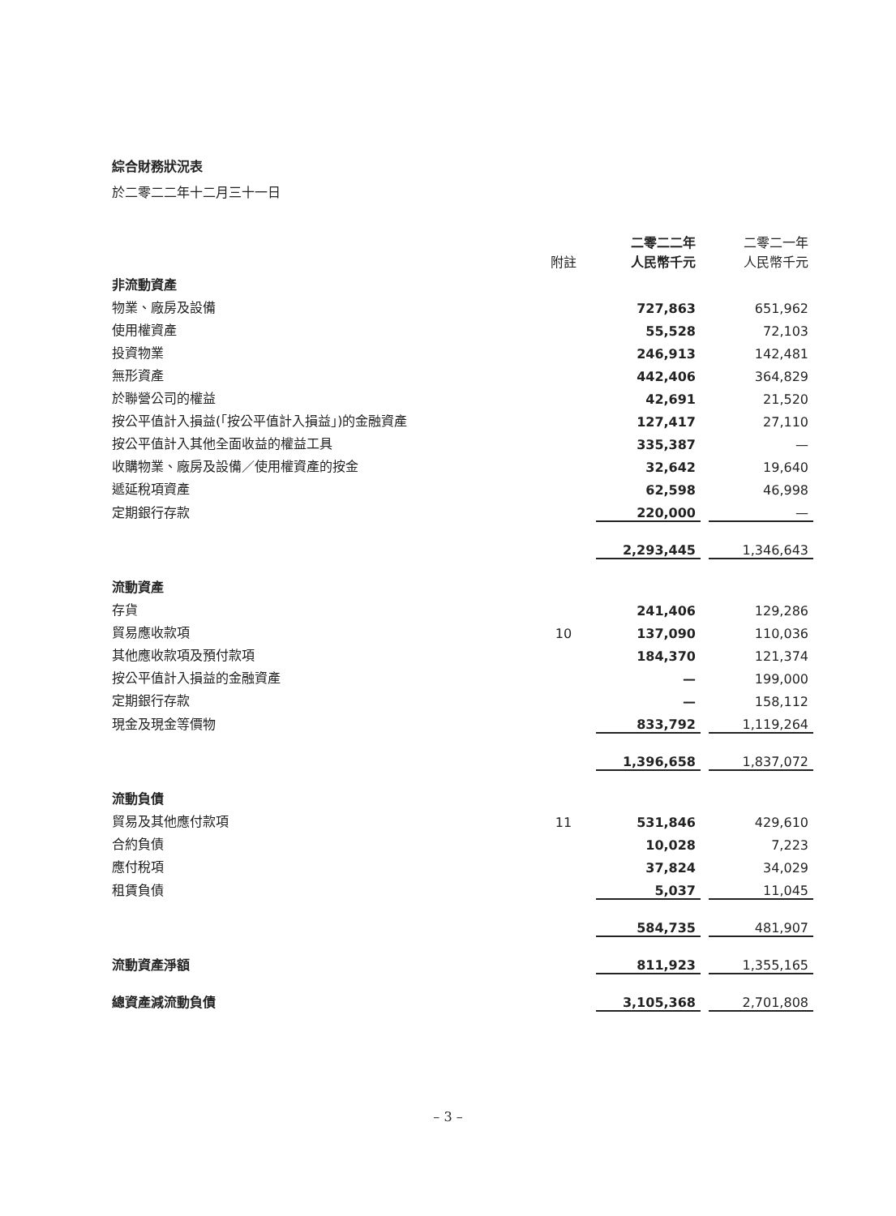綜合財務狀況表
於二零二二年十二月三十一日
| | 附註 | 二零二二年 人民幣千元 | | 二零二一年 人民幣千元 |
| 非流動資產 | | | | |
| 物業、廠房及設備 | | 727,863 | | 651,962 |
| 使用權資產 | | 55,528 | | 72,103 |
| 投資物業 | | 246,913 | | 142,481 |
| 無形資產 | | 442,406 | | 364,829 |
| 於聯營公司的權益 | | 42,691 | | 21,520 |
| 按公平值計入損益(「按公平值計入損益」)的金融資產 | | 127,417 | | 27,110 |
| 按公平值計入其他全面收益的權益工具 | | 335,387 | | — |
| 收購物業、廠房及設備／使用權資產的按金 | | 32,642 | | 19,640 |
| 遞延稅項資產 | | 62,598 | | 46,998 |
| 定期銀行存款 | | 220,000 | | — |
| | | 2,293,445 | | 1,346,643 |
| 流動資產 | | | | |
| 存貨 | | 241,406 | | 129,286 |
| 貿易應收款項 | 10 | 137,090 | | 110,036 |
| 其他應收款項及預付款項 | | 184,370 | | 121,374 |
| 按公平值計入損益的金融資產 | | — | | 199,000 |
| 定期銀行存款 | | — | | 158,112 |
| 現金及現金等價物 | | 833,792 | | 1,119,264 |
| | | 1,396,658 | | 1,837,072 |
| 流動負債 | | | | |
| 貿易及其他應付款項 | 11 | 531,846 | | 429,610 |
| 合約負債 | | 10,028 | | 7,223 |
| 應付稅項 | | 37,824 | | 34,029 |
| 租賃負債 | | 5,037 | | 11,045 |
| | | 584,735 | | 481,907 |
| 流動資產淨額 | | 811,923 | | 1,355,165 |
| 總資產減流動負債 | | 3,105,368 | | 2,701,808 |
– 3 –